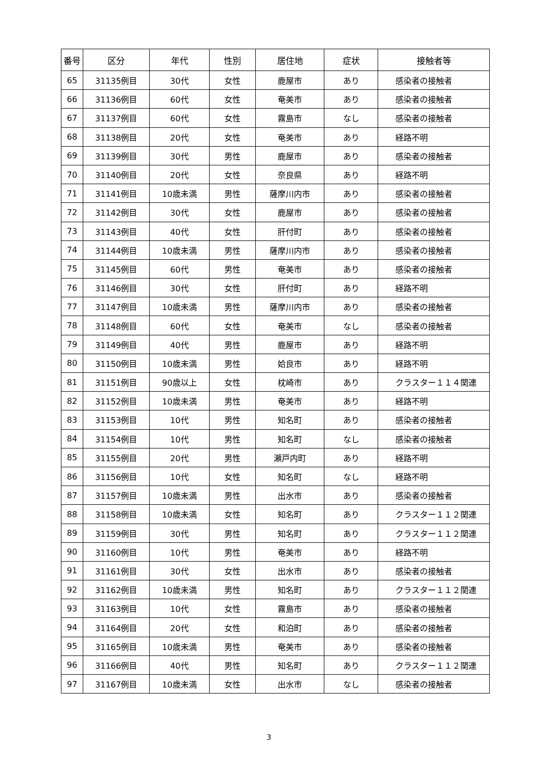| 番号 | 区分 | 年代 | 性別 | 居住地 | 症状 | 接触者等 |
| --- | --- | --- | --- | --- | --- | --- |
| 65 | 31135例目 | 30代 | 女性 | 鹿屋市 | あり | 感染者の接触者 |
| 66 | 31136例目 | 60代 | 女性 | 奄美市 | あり | 感染者の接触者 |
| 67 | 31137例目 | 60代 | 女性 | 霧島市 | なし | 感染者の接触者 |
| 68 | 31138例目 | 20代 | 女性 | 奄美市 | あり | 経路不明 |
| 69 | 31139例目 | 30代 | 男性 | 鹿屋市 | あり | 感染者の接触者 |
| 70 | 31140例目 | 20代 | 女性 | 奈良県 | あり | 経路不明 |
| 71 | 31141例目 | 10歳未満 | 男性 | 薩摩川内市 | あり | 感染者の接触者 |
| 72 | 31142例目 | 30代 | 女性 | 鹿屋市 | あり | 感染者の接触者 |
| 73 | 31143例目 | 40代 | 女性 | 肝付町 | あり | 感染者の接触者 |
| 74 | 31144例目 | 10歳未満 | 男性 | 薩摩川内市 | あり | 感染者の接触者 |
| 75 | 31145例目 | 60代 | 男性 | 奄美市 | あり | 感染者の接触者 |
| 76 | 31146例目 | 30代 | 女性 | 肝付町 | あり | 経路不明 |
| 77 | 31147例目 | 10歳未満 | 男性 | 薩摩川内市 | あり | 感染者の接触者 |
| 78 | 31148例目 | 60代 | 女性 | 奄美市 | なし | 感染者の接触者 |
| 79 | 31149例目 | 40代 | 男性 | 鹿屋市 | あり | 経路不明 |
| 80 | 31150例目 | 10歳未満 | 男性 | 姶良市 | あり | 経路不明 |
| 81 | 31151例目 | 90歳以上 | 女性 | 枕崎市 | あり | クラスター１１４関連 |
| 82 | 31152例目 | 10歳未満 | 男性 | 奄美市 | あり | 経路不明 |
| 83 | 31153例目 | 10代 | 男性 | 知名町 | あり | 感染者の接触者 |
| 84 | 31154例目 | 10代 | 男性 | 知名町 | なし | 感染者の接触者 |
| 85 | 31155例目 | 20代 | 男性 | 瀬戸内町 | あり | 経路不明 |
| 86 | 31156例目 | 10代 | 女性 | 知名町 | なし | 経路不明 |
| 87 | 31157例目 | 10歳未満 | 男性 | 出水市 | あり | 感染者の接触者 |
| 88 | 31158例目 | 10歳未満 | 女性 | 知名町 | あり | クラスター１１２関連 |
| 89 | 31159例目 | 30代 | 男性 | 知名町 | あり | クラスター１１２関連 |
| 90 | 31160例目 | 10代 | 男性 | 奄美市 | あり | 経路不明 |
| 91 | 31161例目 | 30代 | 女性 | 出水市 | あり | 感染者の接触者 |
| 92 | 31162例目 | 10歳未満 | 男性 | 知名町 | あり | クラスター１１２関連 |
| 93 | 31163例目 | 10代 | 女性 | 霧島市 | あり | 感染者の接触者 |
| 94 | 31164例目 | 20代 | 女性 | 和泊町 | あり | 感染者の接触者 |
| 95 | 31165例目 | 10歳未満 | 男性 | 奄美市 | あり | 感染者の接触者 |
| 96 | 31166例目 | 40代 | 男性 | 知名町 | あり | クラスター１１２関連 |
| 97 | 31167例目 | 10歳未満 | 女性 | 出水市 | なし | 感染者の接触者 |
3